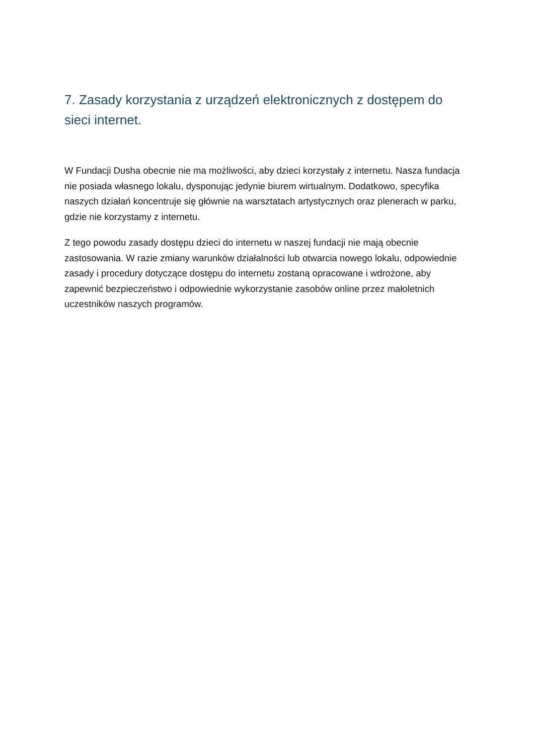7. Zasady korzystania z urządzeń elektronicznych z dostępem do sieci internet.
W Fundacji Dusha obecnie nie ma możliwości, aby dzieci korzystały z internetu. Nasza fundacja nie posiada własnego lokalu, dysponując jedynie biurem wirtualnym. Dodatkowo, specyfika naszych działań koncentruje się głównie na warsztatach artystycznych oraz plenerach w parku, gdzie nie korzystamy z internetu.
Z tego powodu zasady dostępu dzieci do internetu w naszej fundacji nie mają obecnie zastosowania. W razie zmiany warunków działalności lub otwarcia nowego lokalu, odpowiednie zasady i procedury dotyczące dostępu do internetu zostaną opracowane i wdrożone, aby zapewnić bezpieczeństwo i odpowiednie wykorzystanie zasobów online przez małoletnich uczestników naszych programów.